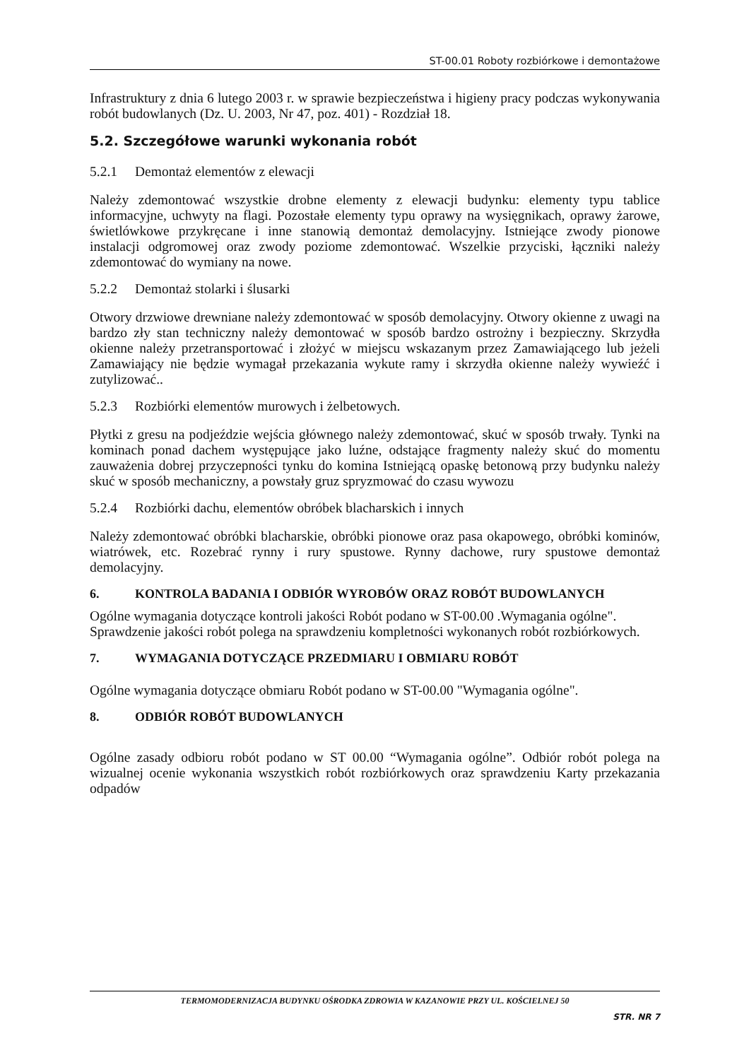ST-00.01 Roboty rozbiórkowe i demontażowe
Infrastruktury z dnia 6 lutego 2003 r. w sprawie bezpieczeństwa i higieny pracy podczas wykonywania robót budowlanych (Dz. U. 2003, Nr 47, poz. 401) - Rozdział 18.
5.2. Szczegółowe warunki wykonania robót
5.2.1 Demontaż elementów z elewacji
Należy zdemontować wszystkie drobne elementy z elewacji budynku: elementy typu tablice informacyjne, uchwyty na flagi. Pozostałe elementy typu oprawy na wysięgnikach, oprawy żarowe, świetlówkowe przykręcane i inne stanowią demontaż demolacyjny. Istniejące zwody pionowe instalacji odgromowej oraz zwody poziome zdemontować. Wszelkie przyciski, łączniki należy zdemontować do wymiany na nowe.
5.2.2 Demontaż stolarki i ślusarki
Otwory drzwiowe drewniane należy zdemontować w sposób demolacyjny. Otwory okienne z uwagi na bardzo zły stan techniczny należy demontować w sposób bardzo ostrożny i bezpieczny. Skrzydła okienne należy przetransportować i złożyć w miejscu wskazanym przez Zamawiającego lub jeżeli Zamawiający nie będzie wymagał przekazania wykute ramy i skrzydła okienne należy wywieźć i zutylizować..
5.2.3 Rozbiórki elementów murowych i żelbetowych.
Płytki z gresu na podjeździe wejścia głównego należy zdemontować, skuć w sposób trwały. Tynki na kominach ponad dachem występujące jako luźne, odstające fragmenty należy skuć do momentu zauważenia dobrej przyczepności tynku do komina Istniejącą opaskę betonową przy budynku należy skuć w sposób mechaniczny, a powstały gruz spryzmować do czasu wywozu
5.2.4 Rozbiórki dachu, elementów obróbek blacharskich i innych
Należy zdemontować obróbki blacharskie, obróbki pionowe oraz pasa okapowego, obróbki kominów, wiatrówek, etc. Rozebrać rynny i rury spustowe. Rynny dachowe, rury spustowe demontaż demolacyjny.
6. KONTROLA BADANIA I ODBIÓR WYROBÓW ORAZ ROBÓT BUDOWLANYCH
Ogólne wymagania dotyczące kontroli jakości Robót podano w ST-00.00 .Wymagania ogólne". Sprawdzenie jakości robót polega na sprawdzeniu kompletności wykonanych robót rozbiórkowych.
7. WYMAGANIA DOTYCZĄCE PRZEDMIARU I OBMIARU ROBÓT
Ogólne wymagania dotyczące obmiaru Robót podano w ST-00.00 "Wymagania ogólne".
8. ODBIÓR ROBÓT BUDOWLANYCH
Ogólne zasady odbioru robót podano w ST 00.00 “Wymagania ogólne”. Odbiór robót polega na wizualnej ocenie wykonania wszystkich robót rozbiórkowych oraz sprawdzeniu Karty przekazania odpadów
TERMOMODERNIZACJA BUDYNKU OŚRODKA ZDROWIA W KAZANOWIE PRZY UL. KOŚCIELNEJ 50
STR. NR 7